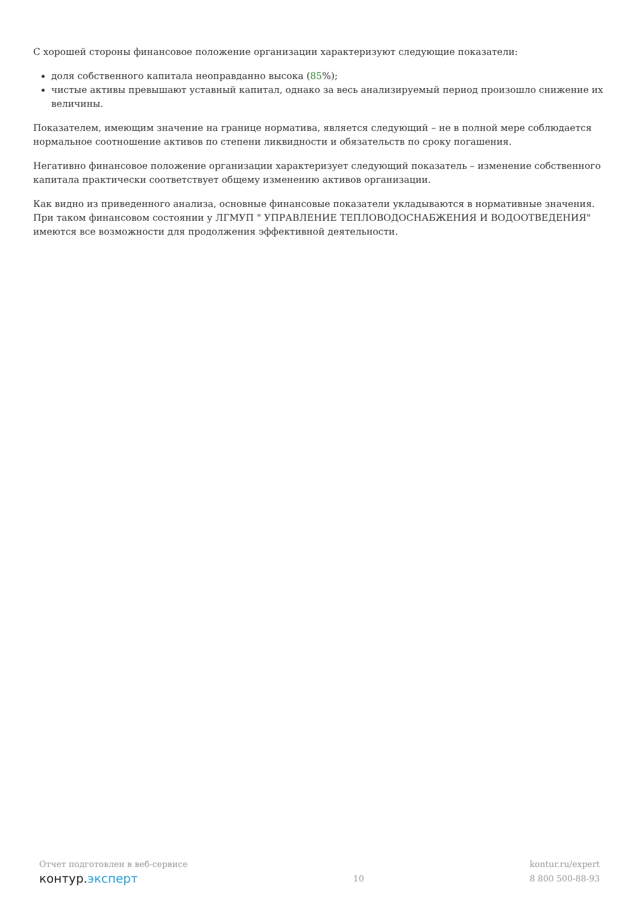С хорошей стороны финансовое положение организации характеризуют следующие показатели:
доля собственного капитала неоправданно высока (85%);
чистые активы превышают уставный капитал, однако за весь анализируемый период произошло снижение их величины.
Показателем, имеющим значение на границе норматива, является следующий – не в полной мере соблюдается нормальное соотношение активов по степени ликвидности и обязательств по сроку погашения.
Негативно финансовое положение организации характеризует следующий показатель – изменение собственного капитала практически соответствует общему изменению активов организации.
Как видно из приведенного анализа, основные финансовые показатели укладываются в нормативные значения. При таком финансовом состоянии у ЛГМУП " УПРАВЛЕНИЕ ТЕПЛОВОДОСНАБЖЕНИЯ И ВОДООТВЕДЕНИЯ" имеются все возможности для продолжения эффективной деятельности.
Отчет подготовлен в веб-сервисе
контур.эксперт
10
kontur.ru/expert
8 800 500-88-93